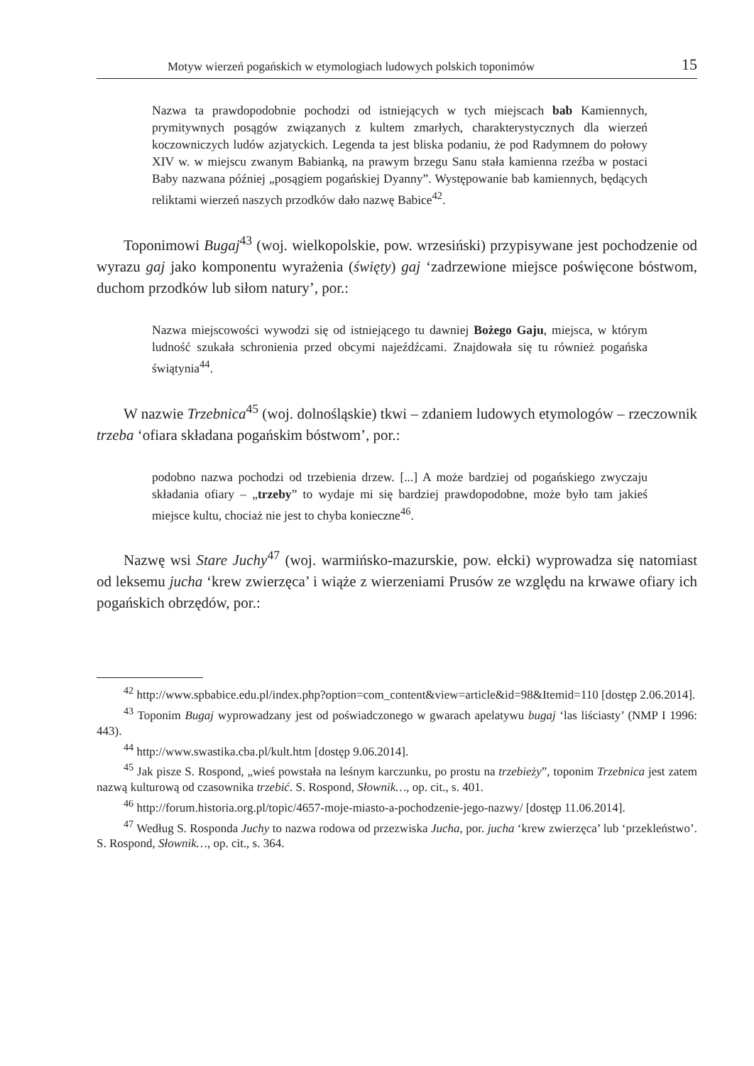Motyw wierzeń pogańskich w etymologiach ludowych polskich toponimów 15
Nazwa ta prawdopodobnie pochodzi od istniejących w tych miejscach bab Kamiennych, prymitywnych posągów związanych z kultem zmarłych, charakterystycznych dla wierzeń koczowniczych ludów azjatyckich. Legenda ta jest bliska podaniu, że pod Radymnem do połowy XIV w. w miejscu zwanym Babianką, na prawym brzegu Sanu stała kamienna rzeźba w postaci Baby nazwana później „posągiem pogańskiej Dyanny”. Występowanie bab kamiennych, będących reliktami wierzeń naszych przodków dało nazwę Babice<sup>42</sup>.
Toponimowi Bugaj<sup>43</sup> (woj. wielkopolskie, pow. wrzesiński) przypisywane jest pochodzenie od wyrazu gaj jako komponentu wyrażenia (święty) gaj ‘zadrzewione miejsce poświęcone bóstwom, duchom przodków lub siłom natury’, por.:
Nazwa miejscowości wywodzi się od istniejącego tu dawniej Bożego Gaju, miejsca, w którym ludność szukała schronienia przed obcymi najeźdźcami. Znajdowała się tu również pogańska świątynia<sup>44</sup>.
W nazwie Trzebnica<sup>45</sup> (woj. dolnośląskie) tkwi – zdaniem ludowych etymologów – rzeczownik trzeba ‘ofiara składana pogańskim bóstwom’, por.:
podobno nazwa pochodzi od trzebienia drzew. [...] A może bardziej od pogańskiego zwyczaju składania ofiary – „trzeby” to wydaje mi się bardziej prawdopodobne, może było tam jakieś miejsce kultu, chociaż nie jest to chyba konieczne<sup>46</sup>.
Nazwę wsi Stare Juchy<sup>47</sup> (woj. warmińsko-mazurskie, pow. ełcki) wyprowadza się natomiast od leksemu jucha ‘krew zwierzęca’ i wiąże z wierzeniami Prusów ze względu na krwawe ofiary ich pogańskich obrzędów, por.:
<sup>42</sup> http://www.spbabice.edu.pl/index.php?option=com_content&view=article&id=98&Itemid=110 [dostęp 2.06.2014].
<sup>43</sup> Toponim Bugaj wyprowadzany jest od poświadczonego w gwarach apelatywu bugaj ‘las liściasty’ (NMP I 1996: 443).
<sup>44</sup> http://www.swastika.cba.pl/kult.htm [dostęp 9.06.2014].
<sup>45</sup> Jak pisze S. Rospond, „wieś powstała na leśnym karczunku, po prostu na trzebieży”, toponim Trzebnica jest zatem nazwą kulturową od czasownika trzebić. S. Rospond, Słownik…, op. cit., s. 401.
<sup>46</sup> http://forum.historia.org.pl/topic/4657-moje-miasto-a-pochodzenie-jego-nazwy/ [dostęp 11.06.2014].
<sup>47</sup> Według S. Rosponda Juchy to nazwa rodowa od przezwiska Jucha, por. jucha ‘krew zwierzęca’ lub ‘przekleństwo’. S. Rospond, Słownik…, op. cit., s. 364.